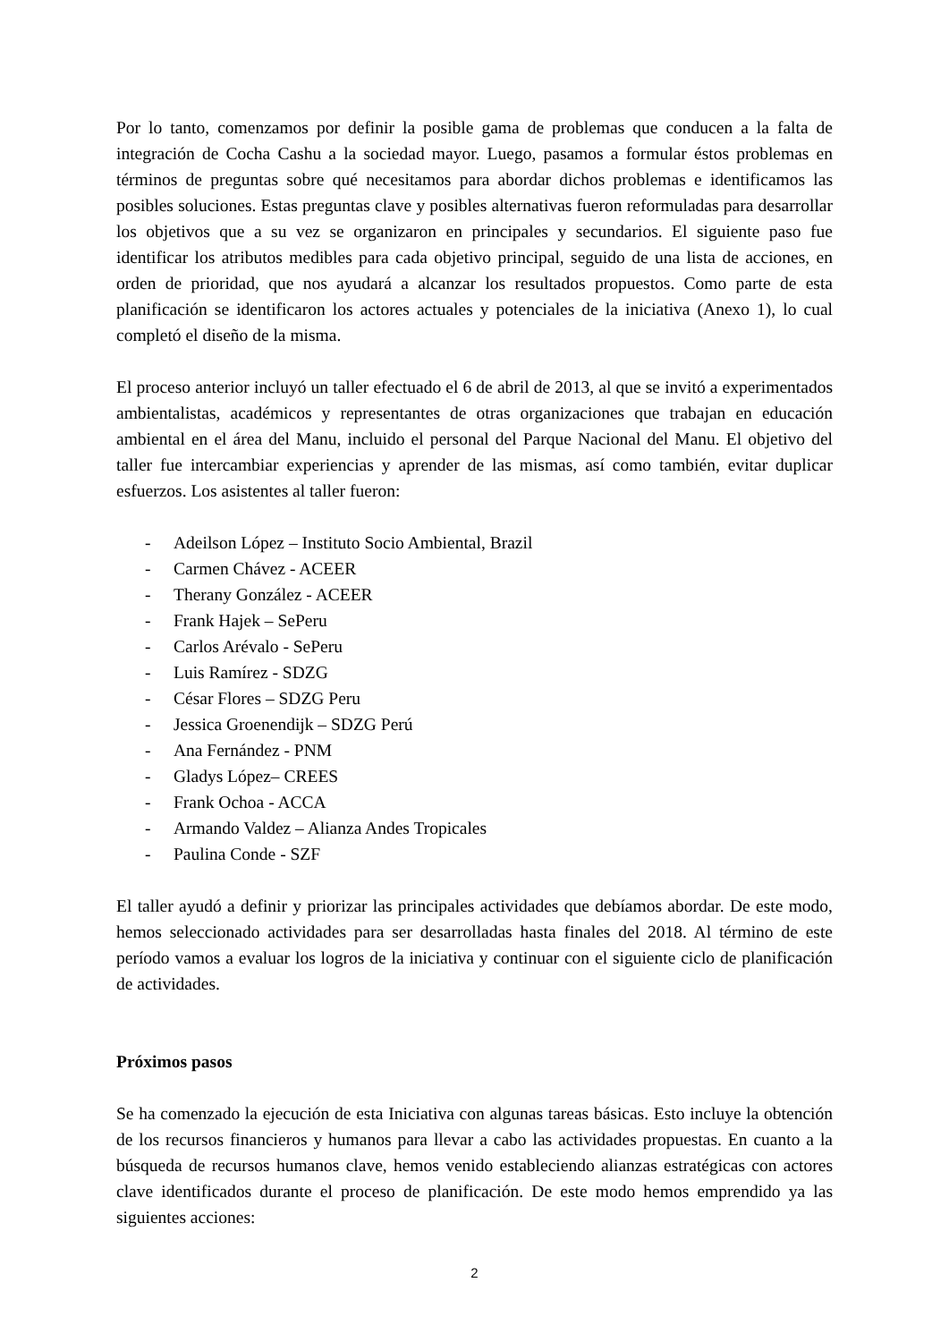Por lo tanto, comenzamos por definir la posible gama de problemas que conducen a la falta de integración de Cocha Cashu a la sociedad mayor. Luego, pasamos a formular éstos problemas en términos de preguntas sobre qué necesitamos para abordar dichos problemas e identificamos las posibles soluciones. Estas preguntas clave y posibles alternativas fueron reformuladas para desarrollar los objetivos que a su vez se organizaron en principales y secundarios. El siguiente paso fue identificar los atributos medibles para cada objetivo principal, seguido de una lista de acciones, en orden de prioridad, que nos ayudará a alcanzar los resultados propuestos. Como parte de esta planificación se identificaron los actores actuales y potenciales de la iniciativa (Anexo 1), lo cual completó el diseño de la misma.
El proceso anterior incluyó un taller efectuado el 6 de abril de 2013, al que se invitó a experimentados ambientalistas, académicos y representantes de otras organizaciones que trabajan en educación ambiental en el área del Manu, incluido el personal del Parque Nacional del Manu. El objetivo del taller fue intercambiar experiencias y aprender de las mismas, así como también, evitar duplicar esfuerzos. Los asistentes al taller fueron:
- Adeilson López – Instituto Socio Ambiental, Brazil
- Carmen Chávez - ACEER
- Therany González - ACEER
- Frank Hajek – SePeru
- Carlos Arévalo - SePeru
- Luis Ramírez - SDZG
- César Flores – SDZG Peru
- Jessica Groenendijk – SDZG Perú
- Ana Fernández - PNM
- Gladys López– CREES
- Frank Ochoa - ACCA
- Armando Valdez – Alianza Andes Tropicales
- Paulina Conde - SZF
El taller ayudó a definir y priorizar las principales actividades que debíamos abordar. De este modo, hemos seleccionado actividades para ser desarrolladas hasta finales del 2018. Al término de este período vamos a evaluar los logros de la iniciativa y continuar con el siguiente ciclo de planificación de actividades.
Próximos pasos
Se ha comenzado la ejecución de esta Iniciativa con algunas tareas básicas. Esto incluye la obtención de los recursos financieros y humanos para llevar a cabo las actividades propuestas. En cuanto a la búsqueda de recursos humanos clave, hemos venido estableciendo alianzas estratégicas con actores clave identificados durante el proceso de planificación. De este modo hemos emprendido ya las siguientes acciones:
2